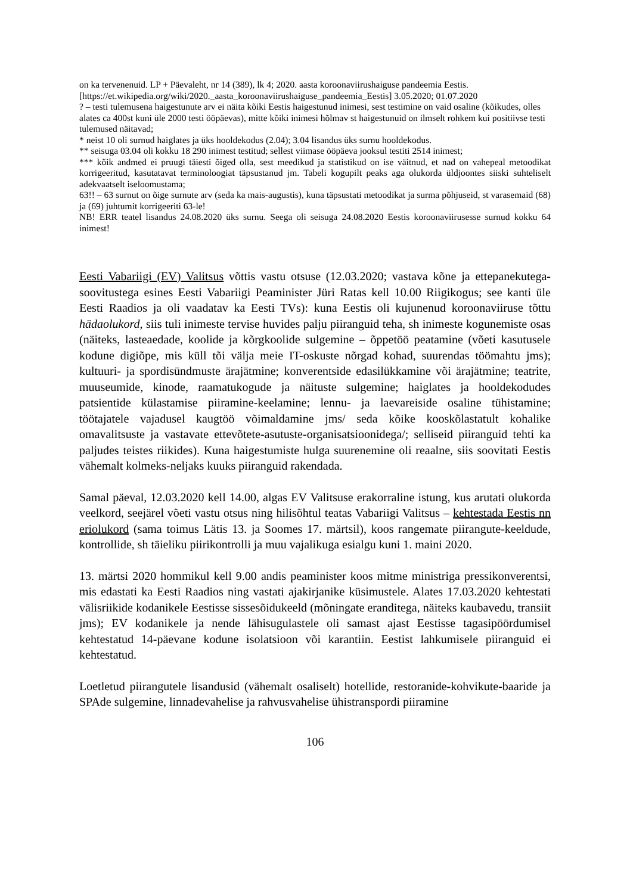on ka tervenenuid. LP + Päevaleht, nr 14 (389), lk 4; 2020. aasta koroonaviirushaiguse pandeemia Eestis. [https://et.wikipedia.org/wiki/2020._aasta_koroonaviirushaiguse_pandeemia_Eestis] 3.05.2020; 01.07.2020
? – testi tulemusena haigestunute arv ei näita kõiki Eestis haigestunud inimesi, sest testimine on vaid osaline (kõikudes, olles alates ca 400st kuni üle 2000 testi ööpäevas), mitte kõiki inimesi hõlmav st haigestunuid on ilmselt rohkem kui positiivse testi tulemused näitavad;
* neist 10 oli surnud haiglates ja üks hooldekodus (2.04); 3.04 lisandus üks surnu hooldekodus.
** seisuga 03.04 oli kokku 18 290 inimest testitud; sellest viimase ööpäeva jooksul testiti 2514 inimest;
*** kõik andmed ei pruugi täiesti õiged olla, sest meedikud ja statistikud on ise väitnud, et nad on vahepeal metoodikat korrigeeritud, kasutatavat terminoloogiat täpsustanud jm. Tabeli kogupilt peaks aga olukorda üldjoontes siiski suhteliselt adekvaatselt iseloomustama;
63!! – 63 surnut on õige surnute arv (seda ka mais-augustis), kuna täpsustati metoodikat ja surma põhjuseid, st varasemaid (68) ja (69) juhtumit korrigeeriti 63-le!
NB! ERR teatel lisandus 24.08.2020 üks surnu. Seega oli seisuga 24.08.2020 Eestis koroonaviirusesse surnud kokku 64 inimest!
Eesti Vabariigi (EV) Valitsus võttis vastu otsuse (12.03.2020; vastava kõne ja ettepanekutega-soovitustega esines Eesti Vabariigi Peaminister Jüri Ratas kell 10.00 Riigikogus; see kanti üle Eesti Raadios ja oli vaadatav ka Eesti TVs): kuna Eestis oli kujunenud koroonaviiruse tõttu hädaolukord, siis tuli inimeste tervise huvides palju piiranguid teha, sh inimeste kogunemiste osas (näiteks, lasteaedade, koolide ja kõrgkoolide sulgemine – õppetöö peatamine (võeti kasutusele kodune digiõpe, mis küll tõi välja meie IT-oskuste nõrgad kohad, suurendas töömahtu jms); kultuuri- ja spordisündmuste ärajätmine; konverentside edasilükkamine või ärajätmine; teatrite, muuseumide, kinode, raamatukogude ja näituste sulgemine; haiglates ja hooldekodudes patsientide külastamise piiramine-keelamine; lennu- ja laevareiside osaline tühistamine; töötajatele vajadusel kaugtöö võimaldamine jms/ seda kõike kooskõlastatult kohalike omavalitsuste ja vastavate ettevõtete-asutuste-organisatsioonidega/; selliseid piiranguid tehti ka paljudes teistes riikides). Kuna haigestumiste hulga suurenemine oli reaalne, siis soovitati Eestis vähemalt kolmeks-neljaks kuuks piiranguid rakendada.
Samal päeval, 12.03.2020 kell 14.00, algas EV Valitsuse erakorraline istung, kus arutati olukorda veelkord, seejärel võeti vastu otsus ning hilisõhtul teatas Vabariigi Valitsus – kehtestada Eestis nn eriolukord (sama toimus Lätis 13. ja Soomes 17. märtsil), koos rangemate piirangute-keeldude, kontrollide, sh täieliku piirikontrolli ja muu vajalikuga esialgu kuni 1. maini 2020.
13. märtsi 2020 hommikul kell 9.00 andis peaminister koos mitme ministriga pressikonverentsi, mis edastati ka Eesti Raadios ning vastati ajakirjanike küsimustele. Alates 17.03.2020 kehtestati välisriikide kodanikele Eestisse sissesõidukeeld (mõningate eranditega, näiteks kaubavedu, transiit jms); EV kodanikele ja nende lähisugulastele oli samast ajast Eestisse tagasipöördumisel kehtestatud 14-päevane kodune isolatsioon või karantiin. Eestist lahkumisele piiranguid ei kehtestatud.
Loetletud piirangutele lisandusid (vähemalt osaliselt) hotellide, restoranide-kohvikute-baaride ja SPAde sulgemine, linnadevahelise ja rahvusvahelise ühistranspordi piiramine
106